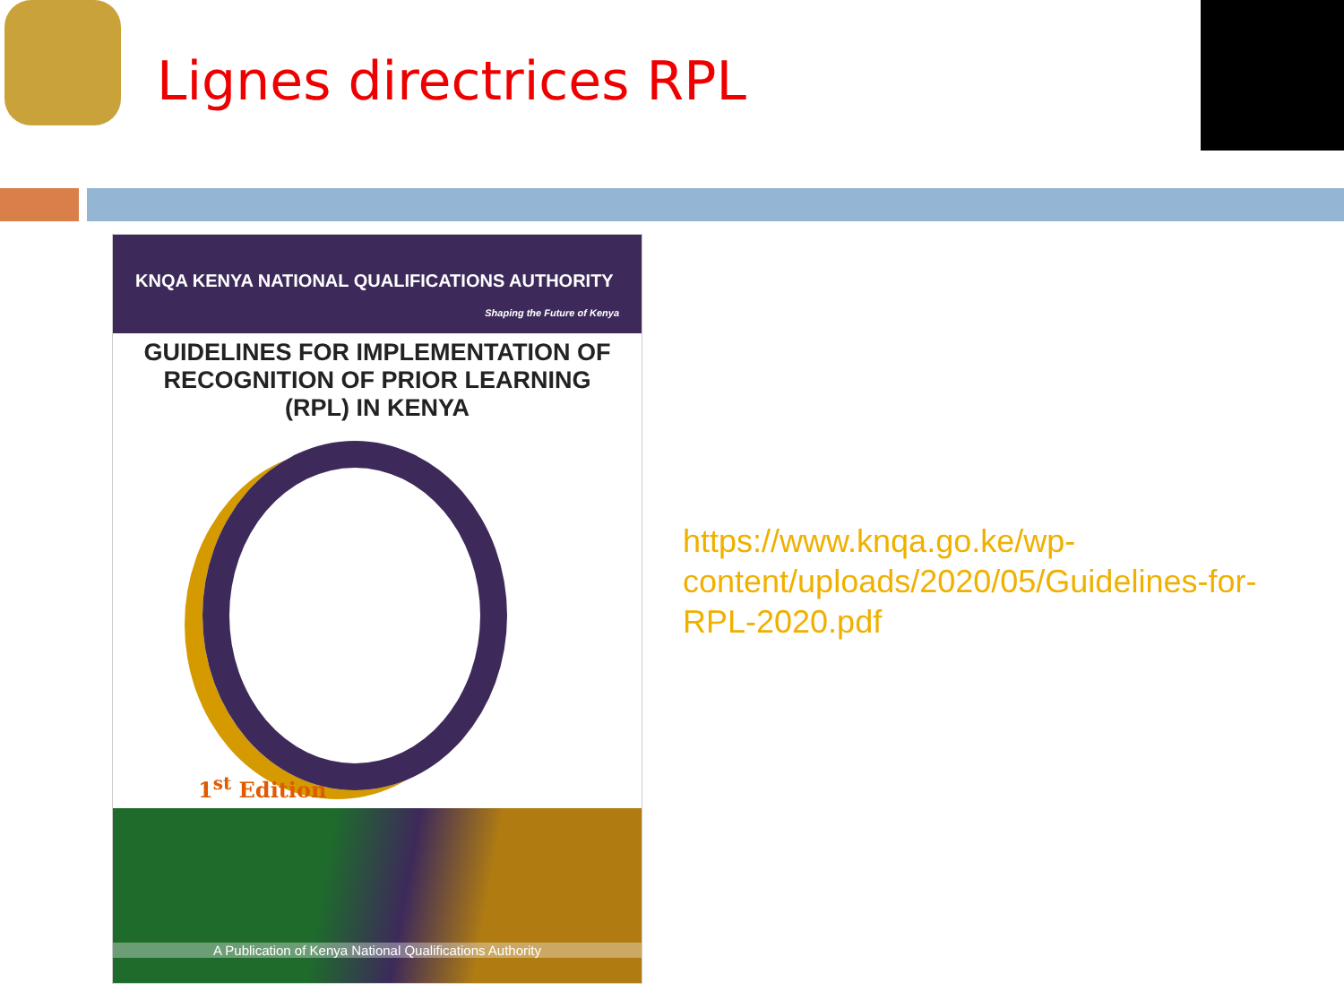Lignes directrices RPL
KNQA KENYA NATIONAL QUALIFICATIONS AUTHORITY
Shaping the Future of Kenya
GUIDELINES FOR IMPLEMENTATION OF RECOGNITION OF PRIOR LEARNING (RPL) IN KENYA
1<sup>st</sup> Edition
A Publication of Kenya National Qualifications Authority
https://www.knqa.go.ke/wp-
content/uploads/2020/05/Guidelines-for-
RPL-2020.pdf